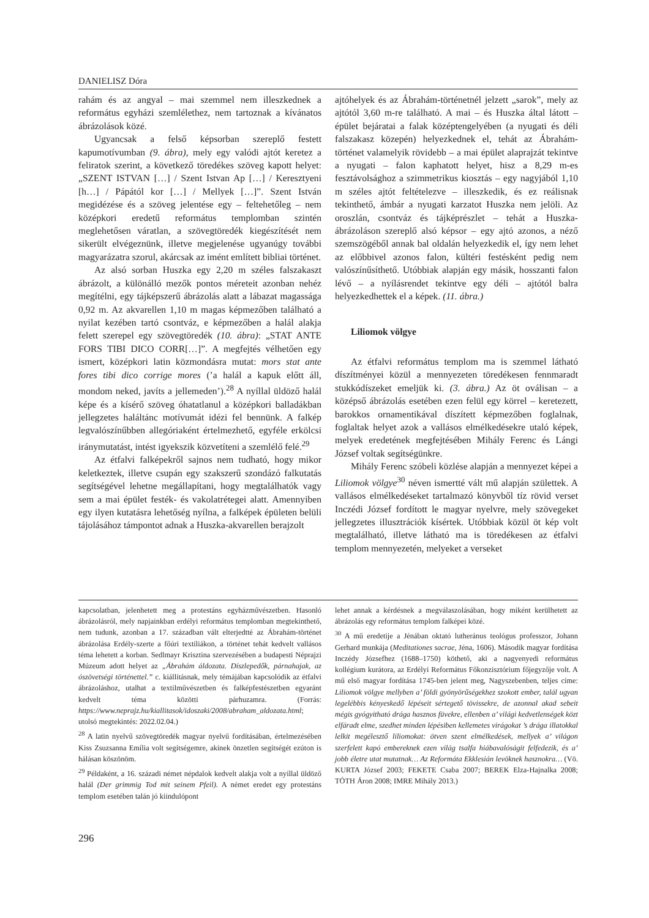DANIELISZ Dóra
rahám és az angyal – mai szemmel nem illeszkednek a református egyházi szemlélethez, nem tartoznak a kívánatos ábrázolások közé.
Ugyancsak a felső képsorban szereplő festett kapumotívumban (9. ábra), mely egy valódi ajtót keretez a feliratok szerint, a következő töredékes szöveg kapott helyet: „SZENT ISTVAN […] / Szent Istvan Ap […] / Keresztyeni [h…] / Pápától kor […] / Mellyek […]”. Szent István megidézése és a szöveg jelentése egy – feltehetőleg – nem középkori eredetű református templomban szintén meglehetősen váratlan, a szövegtöredék kiegészítését nem sikerült elvégeznünk, illetve megjelenése ugyanúgy további magyarázatra szorul, akárcsak az imént említett bibliai történet.
Az alsó sorban Huszka egy 2,20 m széles falszakaszt ábrázolt, a különálló mezők pontos méreteit azonban nehéz megítélni, egy tájképszerű ábrázolás alatt a lábazat magassága 0,92 m. Az akvarellen 1,10 m magas képmezőben található a nyilat kezében tartó csontváz, e képmezőben a halál alakja felett szerepel egy szövegtöredék (10. ábra): „STAT ANTE FORS TIBI DICO CORR[…]”. A megfejtés vélhetően egy ismert, középkori latin közmondásra mutat: mors stat ante fores tibi dico corrige mores (’a halál a kapuk előtt áll, mondom neked, javíts a jellemeden’).<sup>28</sup> A nyíllal üldöző halál képe és a kísérő szöveg óhatatlanul a középkori balladákban jellegzetes haláltánc motívumát idézi fel bennünk. A falkép legvalószínűbben allegóriaként értelmezhető, egyféle erkölcsi iránymutatást, intést igyekszik közvetíteni a szemlélő felé.<sup>29</sup>
Az étfalvi falképekről sajnos nem tudható, hogy mikor keletkeztek, illetve csupán egy szakszerű szondázó falkutatás segítségével lehetne megállapítani, hogy megtalálhatók vagy sem a mai épület festék- és vakolatrétegei alatt. Amennyiben egy ilyen kutatásra lehetőség nyílna, a falképek épületen belüli tájolásához támpontot adnak a Huszka-akvarellen berajzolt
ajtóhelyek és az Ábrahám-történetnél jelzett „sarok”, mely az ajtótól 3,60 m-re található. A mai – és Huszka által látott – épület bejáratai a falak középtengelyében (a nyugati és déli falszakasz közepén) helyezkednek el, tehát az Ábrahám-történet valamelyik rövidebb – a mai épület alaprajzát tekintve a nyugati – falon kaphatott helyet, hisz a 8,29 m-es fesztávolsághoz a szimmetrikus kiosztás – egy nagyjából 1,10 m széles ajtót feltételezve – illeszkedik, és ez reálisnak tekinthető, ámbár a nyugati karzatot Huszka nem jelöli. Az oroszlán, csontváz és tájképrészlet – tehát a Huszka-ábrázoláson szereplő alsó képsor – egy ajtó azonos, a néző szemszögéből annak bal oldalán helyezkedik el, így nem lehet az előbbivel azonos falon, kültéri festésként pedig nem valószínűsíthető. Utóbbiak alapján egy másik, hosszanti falon lévő – a nyílásrendet tekintve egy déli – ajtótól balra helyezkedhettek el a képek. (11. ábra.)
Liliomok völgye
Az étfalvi református templom ma is szemmel látható díszítményei közül a mennyezeten töredékesen fennmaradt stukkódíszeket emeljük ki. (3. ábra.) Az öt oválisan – a középső ábrázolás esetében ezen felül egy körrel – keretezett, barokkos ornamentikával díszített képmezőben foglalnak, foglaltak helyet azok a vallásos elmélkedésekre utaló képek, melyek eredetének megfejtésében Mihály Ferenc és Lángi József voltak segítségünkre.
Mihály Ferenc szóbeli közlése alapján a mennyezet képei a Liliomok völgye<sup>30</sup> néven ismertté vált mű alapján születtek. A vallásos elmélkedéseket tartalmazó könyvből tíz rövid verset Inczédi József fordított le magyar nyelvre, mely szövegeket jellegzetes illusztrációk kísértek. Utóbbiak közül öt kép volt megtalálható, illetve látható ma is töredékesen az étfalvi templom mennyezetén, melyeket a verseket
kapcsolatban, jelenhetett meg a protestáns egyházművészetben. Hasonló ábrázolásról, mely napjainkban erdélyi református templomban megtekinthető, nem tudunk, azonban a 17. században vált elterjedtté az Ábrahám-történet ábrázolása Erdély-szerte a főúri textíliákon, a történet tehát kedvelt vallásos téma lehetett a korban. Sedlmayr Krisztina szervezésében a budapesti Néprajzi Múzeum adott helyet az „Ábrahám áldozata. Díszlepedők, párnahajak, az ószövetségi történettel.” c. kiállításnak, mely témájában kapcsolódik az étfalvi ábrázoláshoz, utalhat a textilművészetben és falképfestészetben egyaránt kedvelt téma közötti párhuzamra. (Forrás: https://www.neprajz.hu/kiallitasok/idoszaki/2008/abraham_aldozata.html; utolsó megtekintés: 2022.02.04.)
<sup>28</sup> A latin nyelvű szövegtöredék magyar nyelvű fordításában, értelmezésében Kiss Zsuzsanna Emília volt segítségemre, akinek önzetlen segítségét ezúton is hálásan köszönöm.
<sup>29</sup> Példaként, a 16. századi német népdalok kedvelt alakja volt a nyíllal üldöző halál (Der grimmig Tod mit seinem Pfeil). A német eredet egy protestáns templom esetében talán jó kiindulópont
lehet annak a kérdésnek a megválaszolásában, hogy miként kerülhetett az ábrázolás egy református templom falképei közé.
<sup>30</sup> A mű eredetije a Jénában oktató lutheránus teológus professzor, Johann Gerhard munkája (Meditationes sacrae, Jéna, 1606). Második magyar fordítása Inczédy Józsefhez (1688–1750) köthető, aki a nagyenyedi református kollégium kurátora, az Erdélyi Református Főkonzisztórium főjegyzője volt. A mű első magyar fordítása 1745-ben jelent meg, Nagyszebenben, teljes címe: Liliomok völgye mellyben a’ földi gyönyörűségekhez szokott ember, talál ugyan legelébbis kényeskedő lépéseit sértegető tövissekre, de azonnal akad sebeit mégis gyógyitható drága hasznos füvekre, ellenben a’ világi kedvetlenségek közt elfáradt elme, szedhet minden lépésiben kellemetes virágokat ’s drága illatokkal lelkit megélesztő liliomokat: ötven szent elmélkedések, mellyek a’ világon szerfelett kapó embereknek ezen világ tsalfa hiábavalóságit felfedezik, és a’ jobb életre utat mutatnak… Az Reformáta Ekklesián levöknek hasznokra… (Vö. KURTA József 2003; FEKETE Csaba 2007; BEREK Elza-Hajnalka 2008; TÓTH Áron 2008; IMRE Mihály 2013.)
296